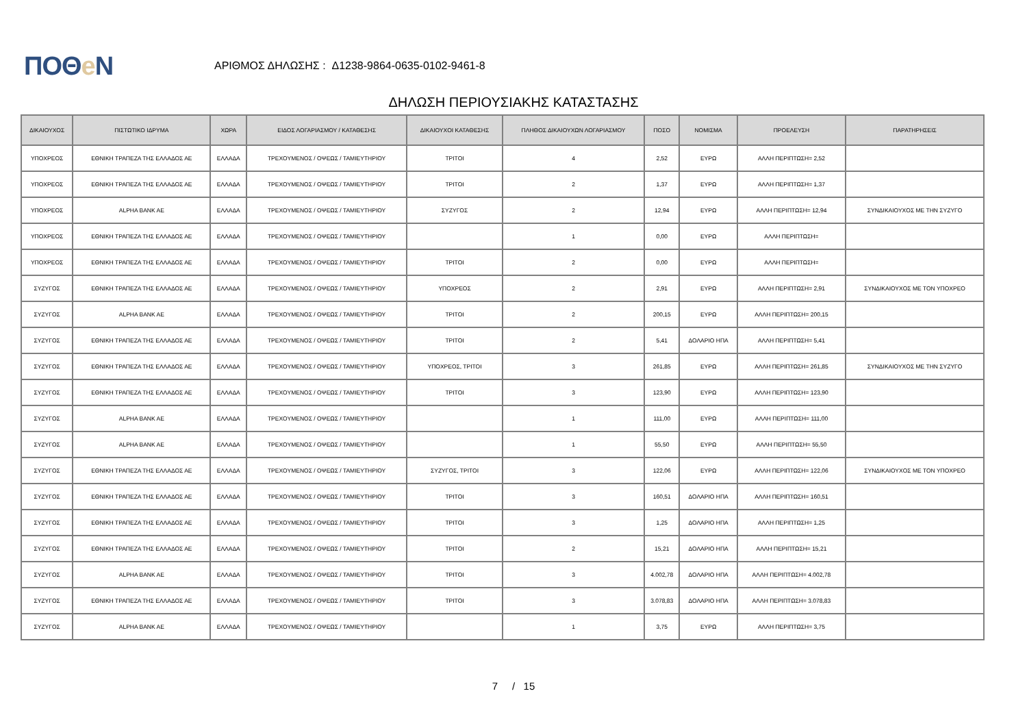ΠΟΘe Ν
ΑΡΙΘΜΟΣ ΔΗΛΩΣΗΣ : Δ1238-9864-0635-0102-9461-8
ΔΗΛΩΣΗ ΠΕΡΙΟΥΣΙΑΚΗΣ ΚΑΤΑΣΤΑΣΗΣ
| ΔΙΚΑΙΟΥΧΟΣ | ΠΙΣΤΩΤΙΚΟ ΙΔΡΥΜΑ | ΧΩΡΑ | ΕΙΔΟΣ ΛΟΓΑΡΙΑΣΜΟΥ / ΚΑΤΑΘΕΣΗΣ | ΔΙΚΑΙΟΥΧΟΙ ΚΑΤΑΘΕΣΗΣ | ΠΛΗΘΟΣ ΔΙΚΑΙΟΥΧΩΝ ΛΟΓΑΡΙΑΣΜΟΥ | ΠΟΣΟ | ΝΟΜΙΣΜΑ | ΠΡΟΕΛΕΥΣΗ | ΠΑΡΑΤΗΡΗΣΕΙΣ |
| --- | --- | --- | --- | --- | --- | --- | --- | --- | --- |
| ΥΠΟΧΡΕΟΣ | ΕΘΝΙΚΗ ΤΡΑΠΕΖΑ ΤΗΣ ΕΛΛΑΔΟΣ ΑΕ | ΕΛΛΑΔΑ | ΤΡΕΧΟΥΜΕΝΟΣ / ΟΨΕΩΣ / ΤΑΜΙΕΥΤΗΡΙΟΥ | ΤΡΙΤΟΙ | 4 | 2,52 | ΕΥΡΩ | ΑΛΛΗ ΠΕΡΙΠΤΩΣΗ= 2,52 | |
| ΥΠΟΧΡΕΟΣ | ΕΘΝΙΚΗ ΤΡΑΠΕΖΑ ΤΗΣ ΕΛΛΑΔΟΣ ΑΕ | ΕΛΛΑΔΑ | ΤΡΕΧΟΥΜΕΝΟΣ / ΟΨΕΩΣ / ΤΑΜΙΕΥΤΗΡΙΟΥ | ΤΡΙΤΟΙ | 2 | 1,37 | ΕΥΡΩ | ΑΛΛΗ ΠΕΡΙΠΤΩΣΗ= 1,37 | |
| ΥΠΟΧΡΕΟΣ | ALPHA BANK AE | ΕΛΛΑΔΑ | ΤΡΕΧΟΥΜΕΝΟΣ / ΟΨΕΩΣ / ΤΑΜΙΕΥΤΗΡΙΟΥ | ΣΥΖΥΓΟΣ | 2 | 12,94 | ΕΥΡΩ | ΑΛΛΗ ΠΕΡΙΠΤΩΣΗ= 12,94 | ΣΥΝΔΙΚΑΙΟΥΧΟΣ ΜΕ ΤΗΝ ΣΥΖΥΓΟ |
| ΥΠΟΧΡΕΟΣ | ΕΘΝΙΚΗ ΤΡΑΠΕΖΑ ΤΗΣ ΕΛΛΑΔΟΣ ΑΕ | ΕΛΛΑΔΑ | ΤΡΕΧΟΥΜΕΝΟΣ / ΟΨΕΩΣ / ΤΑΜΙΕΥΤΗΡΙΟΥ | | 1 | 0,00 | ΕΥΡΩ | ΑΛΛΗ ΠΕΡΙΠΤΩΣΗ= | |
| ΥΠΟΧΡΕΟΣ | ΕΘΝΙΚΗ ΤΡΑΠΕΖΑ ΤΗΣ ΕΛΛΑΔΟΣ ΑΕ | ΕΛΛΑΔΑ | ΤΡΕΧΟΥΜΕΝΟΣ / ΟΨΕΩΣ / ΤΑΜΙΕΥΤΗΡΙΟΥ | ΤΡΙΤΟΙ | 2 | 0,00 | ΕΥΡΩ | ΑΛΛΗ ΠΕΡΙΠΤΩΣΗ= | |
| ΣΥΖΥΓΟΣ | ΕΘΝΙΚΗ ΤΡΑΠΕΖΑ ΤΗΣ ΕΛΛΑΔΟΣ ΑΕ | ΕΛΛΑΔΑ | ΤΡΕΧΟΥΜΕΝΟΣ / ΟΨΕΩΣ / ΤΑΜΙΕΥΤΗΡΙΟΥ | ΥΠΟΧΡΕΟΣ | 2 | 2,91 | ΕΥΡΩ | ΑΛΛΗ ΠΕΡΙΠΤΩΣΗ= 2,91 | ΣΥΝΔΙΚΑΙΟΥΧΟΣ ΜΕ ΤΟΝ ΥΠΟΧΡΕΟ |
| ΣΥΖΥΓΟΣ | ALPHA BANK AE | ΕΛΛΑΔΑ | ΤΡΕΧΟΥΜΕΝΟΣ / ΟΨΕΩΣ / ΤΑΜΙΕΥΤΗΡΙΟΥ | ΤΡΙΤΟΙ | 2 | 200,15 | ΕΥΡΩ | ΑΛΛΗ ΠΕΡΙΠΤΩΣΗ= 200,15 | |
| ΣΥΖΥΓΟΣ | ΕΘΝΙΚΗ ΤΡΑΠΕΖΑ ΤΗΣ ΕΛΛΑΔΟΣ ΑΕ | ΕΛΛΑΔΑ | ΤΡΕΧΟΥΜΕΝΟΣ / ΟΨΕΩΣ / ΤΑΜΙΕΥΤΗΡΙΟΥ | ΤΡΙΤΟΙ | 2 | 5,41 | ΔΟΛΑΡΙΟ ΗΠΑ | ΑΛΛΗ ΠΕΡΙΠΤΩΣΗ= 5,41 | |
| ΣΥΖΥΓΟΣ | ΕΘΝΙΚΗ ΤΡΑΠΕΖΑ ΤΗΣ ΕΛΛΑΔΟΣ ΑΕ | ΕΛΛΑΔΑ | ΤΡΕΧΟΥΜΕΝΟΣ / ΟΨΕΩΣ / ΤΑΜΙΕΥΤΗΡΙΟΥ | ΥΠΟΧΡΕΟΣ, ΤΡΙΤΟΙ | 3 | 261,85 | ΕΥΡΩ | ΑΛΛΗ ΠΕΡΙΠΤΩΣΗ= 261,85 | ΣΥΝΔΙΚΑΙΟΥΧΟΣ ΜΕ ΤΗΝ ΣΥΖΥΓΟ |
| ΣΥΖΥΓΟΣ | ΕΘΝΙΚΗ ΤΡΑΠΕΖΑ ΤΗΣ ΕΛΛΑΔΟΣ ΑΕ | ΕΛΛΑΔΑ | ΤΡΕΧΟΥΜΕΝΟΣ / ΟΨΕΩΣ / ΤΑΜΙΕΥΤΗΡΙΟΥ | ΤΡΙΤΟΙ | 3 | 123,90 | ΕΥΡΩ | ΑΛΛΗ ΠΕΡΙΠΤΩΣΗ= 123,90 | |
| ΣΥΖΥΓΟΣ | ALPHA BANK AE | ΕΛΛΑΔΑ | ΤΡΕΧΟΥΜΕΝΟΣ / ΟΨΕΩΣ / ΤΑΜΙΕΥΤΗΡΙΟΥ | | 1 | 111,00 | ΕΥΡΩ | ΑΛΛΗ ΠΕΡΙΠΤΩΣΗ= 111,00 | |
| ΣΥΖΥΓΟΣ | ALPHA BANK AE | ΕΛΛΑΔΑ | ΤΡΕΧΟΥΜΕΝΟΣ / ΟΨΕΩΣ / ΤΑΜΙΕΥΤΗΡΙΟΥ | | 1 | 55,50 | ΕΥΡΩ | ΑΛΛΗ ΠΕΡΙΠΤΩΣΗ= 55,50 | |
| ΣΥΖΥΓΟΣ | ΕΘΝΙΚΗ ΤΡΑΠΕΖΑ ΤΗΣ ΕΛΛΑΔΟΣ ΑΕ | ΕΛΛΑΔΑ | ΤΡΕΧΟΥΜΕΝΟΣ / ΟΨΕΩΣ / ΤΑΜΙΕΥΤΗΡΙΟΥ | ΣΥΖΥΓΟΣ, ΤΡΙΤΟΙ | 3 | 122,06 | ΕΥΡΩ | ΑΛΛΗ ΠΕΡΙΠΤΩΣΗ= 122,06 | ΣΥΝΔΙΚΑΙΟΥΧΟΣ ΜΕ ΤΟΝ ΥΠΟΧΡΕΟ |
| ΣΥΖΥΓΟΣ | ΕΘΝΙΚΗ ΤΡΑΠΕΖΑ ΤΗΣ ΕΛΛΑΔΟΣ ΑΕ | ΕΛΛΑΔΑ | ΤΡΕΧΟΥΜΕΝΟΣ / ΟΨΕΩΣ / ΤΑΜΙΕΥΤΗΡΙΟΥ | ΤΡΙΤΟΙ | 3 | 160,51 | ΔΟΛΑΡΙΟ ΗΠΑ | ΑΛΛΗ ΠΕΡΙΠΤΩΣΗ= 160,51 | |
| ΣΥΖΥΓΟΣ | ΕΘΝΙΚΗ ΤΡΑΠΕΖΑ ΤΗΣ ΕΛΛΑΔΟΣ ΑΕ | ΕΛΛΑΔΑ | ΤΡΕΧΟΥΜΕΝΟΣ / ΟΨΕΩΣ / ΤΑΜΙΕΥΤΗΡΙΟΥ | ΤΡΙΤΟΙ | 3 | 1,25 | ΔΟΛΑΡΙΟ ΗΠΑ | ΑΛΛΗ ΠΕΡΙΠΤΩΣΗ= 1,25 | |
| ΣΥΖΥΓΟΣ | ΕΘΝΙΚΗ ΤΡΑΠΕΖΑ ΤΗΣ ΕΛΛΑΔΟΣ ΑΕ | ΕΛΛΑΔΑ | ΤΡΕΧΟΥΜΕΝΟΣ / ΟΨΕΩΣ / ΤΑΜΙΕΥΤΗΡΙΟΥ | ΤΡΙΤΟΙ | 2 | 15,21 | ΔΟΛΑΡΙΟ ΗΠΑ | ΑΛΛΗ ΠΕΡΙΠΤΩΣΗ= 15,21 | |
| ΣΥΖΥΓΟΣ | ALPHA BANK AE | ΕΛΛΑΔΑ | ΤΡΕΧΟΥΜΕΝΟΣ / ΟΨΕΩΣ / ΤΑΜΙΕΥΤΗΡΙΟΥ | ΤΡΙΤΟΙ | 3 | 4.002,78 | ΔΟΛΑΡΙΟ ΗΠΑ | ΑΛΛΗ ΠΕΡΙΠΤΩΣΗ= 4.002,78 | |
| ΣΥΖΥΓΟΣ | ΕΘΝΙΚΗ ΤΡΑΠΕΖΑ ΤΗΣ ΕΛΛΑΔΟΣ ΑΕ | ΕΛΛΑΔΑ | ΤΡΕΧΟΥΜΕΝΟΣ / ΟΨΕΩΣ / ΤΑΜΙΕΥΤΗΡΙΟΥ | ΤΡΙΤΟΙ | 3 | 3.078,83 | ΔΟΛΑΡΙΟ ΗΠΑ | ΑΛΛΗ ΠΕΡΙΠΤΩΣΗ= 3.078,83 | |
| ΣΥΖΥΓΟΣ | ALPHA BANK AE | ΕΛΛΑΔΑ | ΤΡΕΧΟΥΜΕΝΟΣ / ΟΨΕΩΣ / ΤΑΜΙΕΥΤΗΡΙΟΥ | | 1 | 3,75 | ΕΥΡΩ | ΑΛΛΗ ΠΕΡΙΠΤΩΣΗ= 3,75 | |
7 / 15